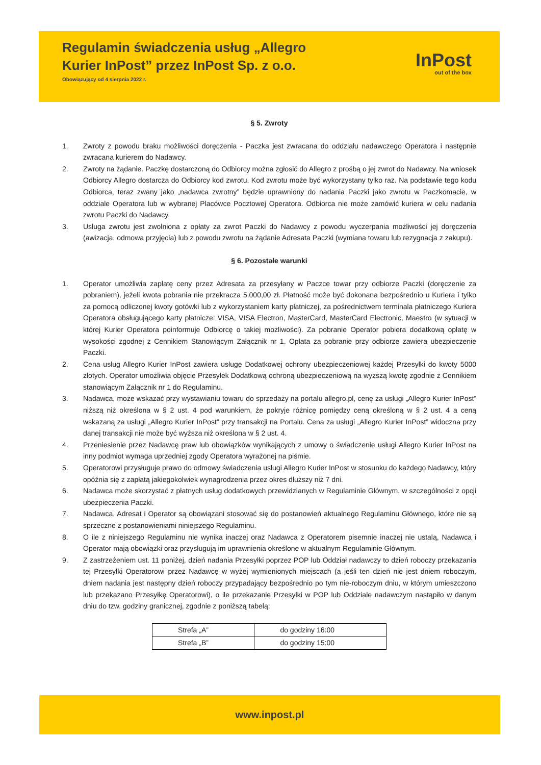Regulamin świadczenia usług „Allegro Kurier InPost” przez InPost Sp. z o.o.
Obowiązujący od 4 sierpnia 2022 r.
InPost
out of the box
§ 5. Zwroty
1. Zwroty z powodu braku możliwości doręczenia - Paczka jest zwracana do oddziału nadawczego Operatora i następnie zwracana kurierem do Nadawcy.
2. Zwroty na żądanie. Paczkę dostarczoną do Odbiorcy można zgłosić do Allegro z prośbą o jej zwrot do Nadawcy. Na wniosek Odbiorcy Allegro dostarcza do Odbiorcy kod zwrotu. Kod zwrotu może być wykorzystany tylko raz. Na podstawie tego kodu Odbiorca, teraz zwany jako „nadawca zwrotny” będzie uprawniony do nadania Paczki jako zwrotu w Paczkomacie, w oddziale Operatora lub w wybranej Placówce Pocztowej Operatora. Odbiorca nie może zamówić kuriera w celu nadania zwrotu Paczki do Nadawcy.
3. Usługa zwrotu jest zwolniona z opłaty za zwrot Paczki do Nadawcy z powodu wyczerpania możliwości jej doręczenia (awizacja, odmowa przyjęcia) lub z powodu zwrotu na żądanie Adresata Paczki (wymiana towaru lub rezygnacja z zakupu).
§ 6. Pozostałe warunki
1. Operator umożliwia zapłatę ceny przez Adresata za przesyłany w Paczce towar przy odbiorze Paczki (doręczenie za pobraniem), jeżeli kwota pobrania nie przekracza 5.000,00 zł. Płatność może być dokonana bezpośrednio u Kuriera i tylko za pomocą odliczonej kwoty gotówki lub z wykorzystaniem karty płatniczej, za pośrednictwem terminala płatniczego Kuriera Operatora obsługującego karty płatnicze: VISA, VISA Electron, MasterCard, MasterCard Electronic, Maestro (w sytuacji w której Kurier Operatora poinformuje Odbiorcę o takiej możliwości). Za pobranie Operator pobiera dodatkową opłatę w wysokości zgodnej z Cennikiem Stanowiącym Załącznik nr 1. Opłata za pobranie przy odbiorze zawiera ubezpieczenie Paczki.
2. Cena usług Allegro Kurier InPost zawiera usługę Dodatkowej ochrony ubezpieczeniowej każdej Przesyłki do kwoty 5000 złotych. Operator umożliwia objęcie Przesyłek Dodatkową ochroną ubezpieczeniową na wyższą kwotę zgodnie z Cennikiem stanowiącym Załącznik nr 1 do Regulaminu.
3. Nadawca, może wskazać przy wystawianiu towaru do sprzedaży na portalu allegro.pl, cenę za usługi „Allegro Kurier InPost” niższą niż określona w § 2 ust. 4 pod warunkiem, że pokryje różnicę pomiędzy ceną określoną w § 2 ust. 4 a ceną wskazaną za usługi „Allegro Kurier InPost” przy transakcji na Portalu. Cena za usługi „Allegro Kurier InPost” widoczna przy danej transakcji nie może być wyższa niż określona w § 2 ust. 4.
4. Przeniesienie przez Nadawcę praw lub obowiązków wynikających z umowy o świadczenie usługi Allegro Kurier InPost na inny podmiot wymaga uprzedniej zgody Operatora wyrażonej na piśmie.
5. Operatorowi przysługuje prawo do odmowy świadczenia usługi Allegro Kurier InPost w stosunku do każdego Nadawcy, który opóźnia się z zapłatą jakiegokolwiek wynagrodzenia przez okres dłuższy niż 7 dni.
6. Nadawca może skorzystać z płatnych usług dodatkowych przewidzianych w Regulaminie Głównym, w szczególności z opcji ubezpieczenia Paczki.
7. Nadawca, Adresat i Operator są obowiązani stosować się do postanowień aktualnego Regulaminu Głównego, które nie są sprzeczne z postanowieniami niniejszego Regulaminu.
8. O ile z niniejszego Regulaminu nie wynika inaczej oraz Nadawca z Operatorem pisemnie inaczej nie ustalą, Nadawca i Operator mają obowiązki oraz przysługują im uprawnienia określone w aktualnym Regulaminie Głównym.
9. Z zastrzeżeniem ust. 11 poniżej, dzień nadania Przesyłki poprzez POP lub Oddział nadawczy to dzień roboczy przekazania tej Przesyłki Operatorowi przez Nadawcę w wyżej wymienionych miejscach (a jeśli ten dzień nie jest dniem roboczym, dniem nadania jest następny dzień roboczy przypadający bezpośrednio po tym nie-roboczym dniu, w którym umieszczono lub przekazano Przesyłkę Operatorowi), o ile przekazanie Przesyłki w POP lub Oddziale nadawczym nastąpiło w danym dniu do tzw. godziny granicznej, zgodnie z poniższą tabelą:
| Strefa „A” | do godziny 16:00 |
| Strefa „B” | do godziny 15:00 |
www.inpost.pl